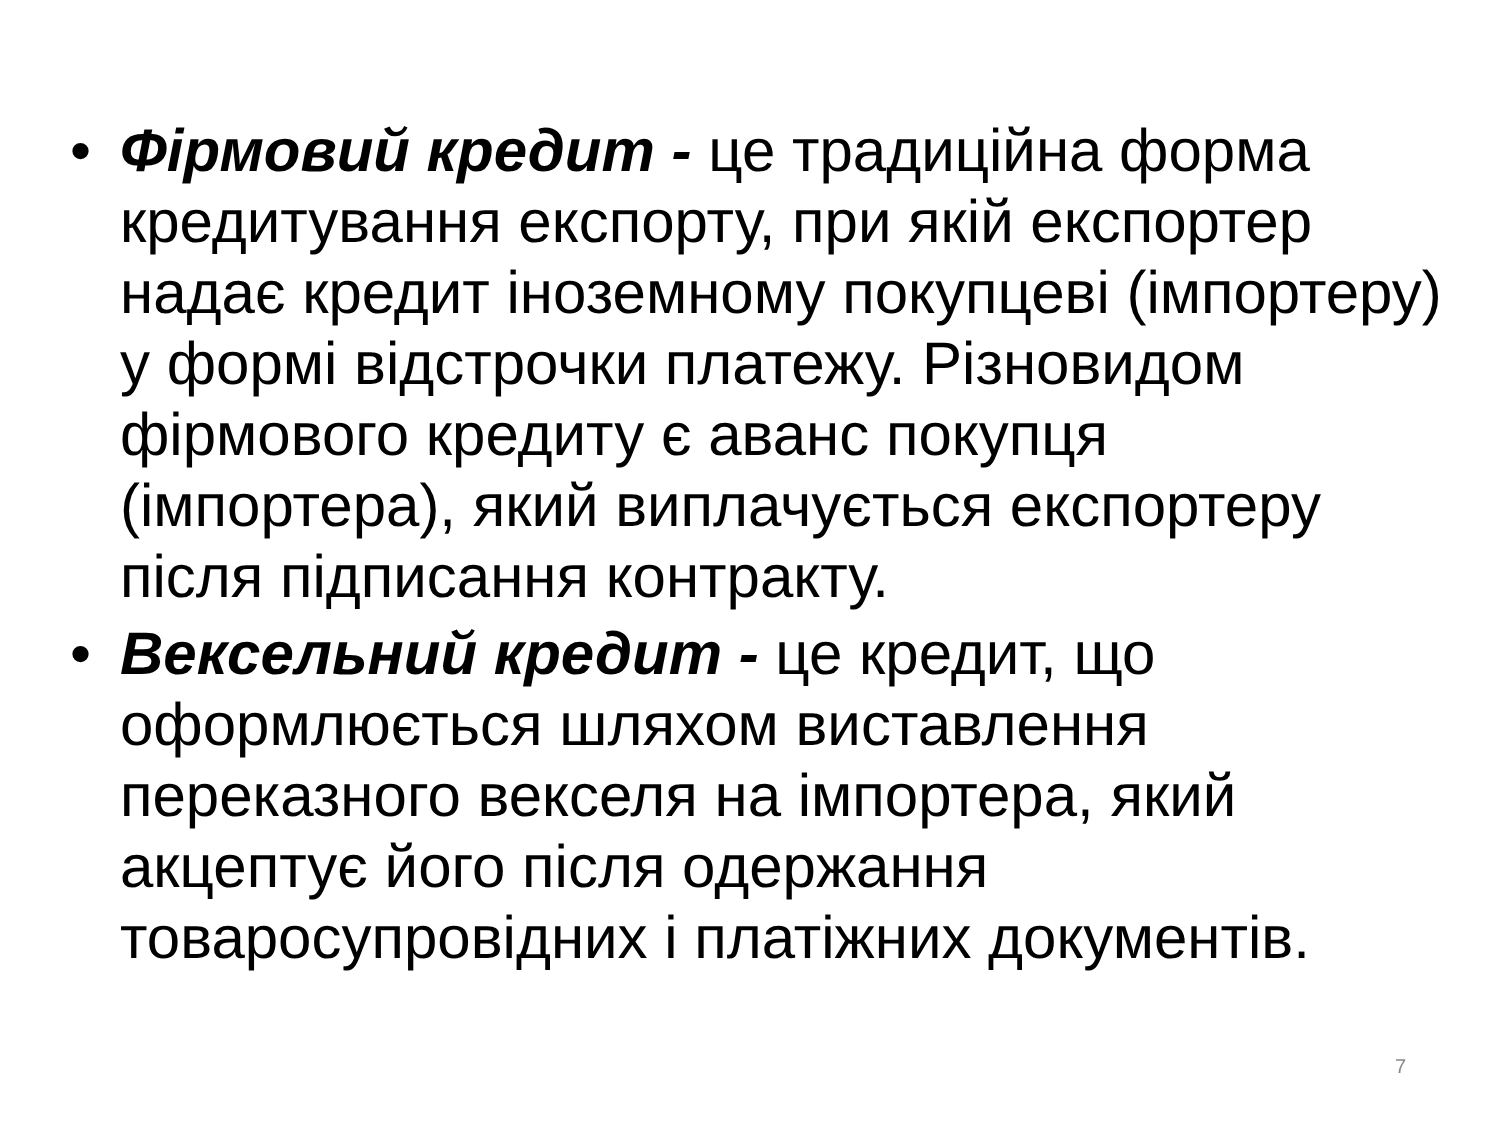• Фірмовий кредит - це традиційна форма кредитування експорту, при якій експортер надає кредит іноземному покупцеві (імпортеру) у формі відстрочки платежу. Різновидом фірмового кредиту є аванс покупця (імпортера), який виплачується експортеру після підписання контракту.
• Вексельний кредит - це кредит, що оформлюється шляхом виставлення переказного векселя на імпортера, який акцептує його після одержання товаросупровідних і платіжних документів.
7